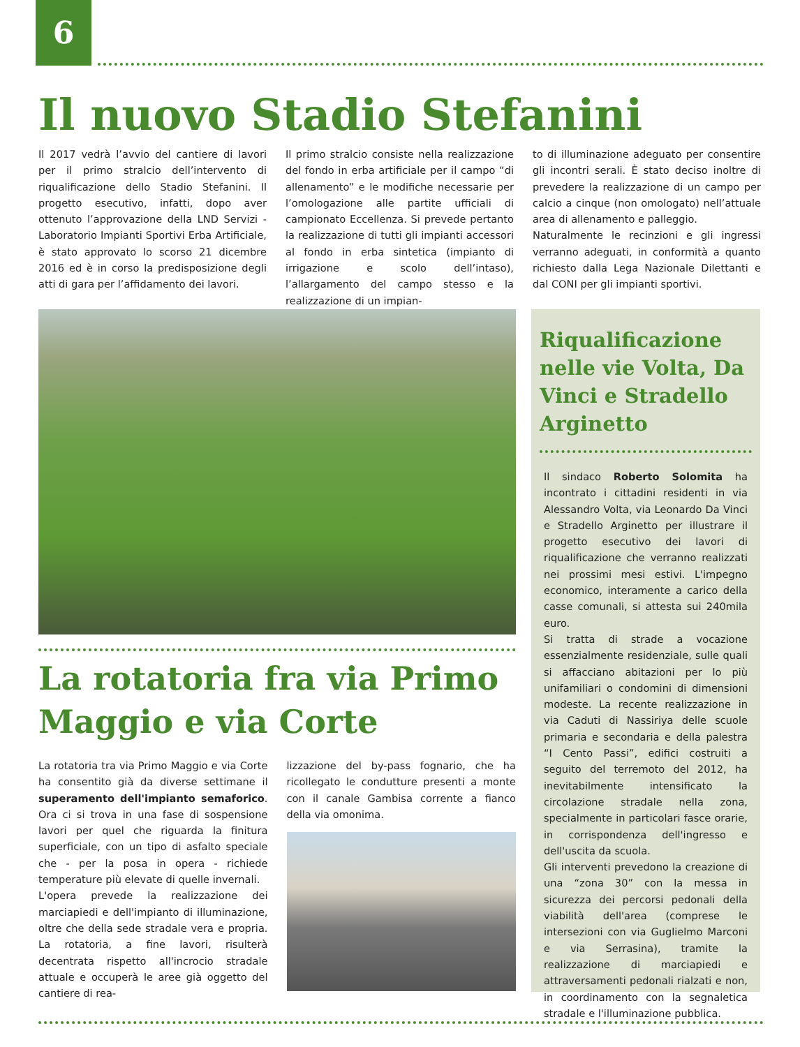6
Il nuovo Stadio Stefanini
Il 2017 vedrà l’avvio del cantiere di lavori per il primo stralcio dell’intervento di riqualificazione dello Stadio Stefanini. Il progetto esecutivo, infatti, dopo aver ottenuto l’approvazione della LND Servizi - Laboratorio Impianti Sportivi Erba Artificiale, è stato approvato lo scorso 21 dicembre 2016 ed è in corso la predisposizione degli atti di gara per l’affidamento dei lavori.
Il primo stralcio consiste nella realizzazione del fondo in erba artificiale per il campo “di allenamento” e le modifiche necessarie per l’omologazione alle partite ufficiali di campionato Eccellenza. Si prevede pertanto la realizzazione di tutti gli impianti accessori al fondo in erba sintetica (impianto di irrigazione e scolo dell’intaso), l’allargamento del campo stesso e la realizzazione di un impian-
to di illuminazione adeguato per consentire gli incontri serali. È stato deciso inoltre di prevedere la realizzazione di un campo per calcio a cinque (non omologato) nell’attuale area di allenamento e palleggio.
Naturalmente le recinzioni e gli ingressi verranno adeguati, in conformità a quanto richiesto dalla Lega Nazionale Dilettanti e dal CONI per gli impianti sportivi.
La rotatoria fra via Primo Maggio e via Corte
La rotatoria tra via Primo Maggio e via Corte ha consentito già da diverse settimane il superamento dell'impianto semaforico. Ora ci si trova in una fase di sospensione lavori per quel che riguarda la finitura superficiale, con un tipo di asfalto speciale che - per la posa in opera - richiede temperature più elevate di quelle invernali.
L'opera prevede la realizzazione dei marciapiedi e dell'impianto di illuminazione, oltre che della sede stradale vera e propria. La rotatoria, a fine lavori, risulterà decentrata rispetto all'incrocio stradale attuale e occuperà le aree già oggetto del cantiere di rea-
lizzazione del by-pass fognario, che ha ricollegato le condutture presenti a monte con il canale Gambisa corrente a fianco della via omonima.
Riqualificazione nelle vie Volta, Da Vinci e Stradello Arginetto
Il sindaco Roberto Solomita ha incontrato i cittadini residenti in via Alessandro Volta, via Leonardo Da Vinci e Stradello Arginetto per illustrare il progetto esecutivo dei lavori di riqualificazione che verranno realizzati nei prossimi mesi estivi. L'impegno economico, interamente a carico della casse comunali, si attesta sui 240mila euro.
Si tratta di strade a vocazione essenzialmente residenziale, sulle quali si affacciano abitazioni per lo più unifamiliari o condomini di dimensioni modeste. La recente realizzazione in via Caduti di Nassiriya delle scuole primaria e secondaria e della palestra “I Cento Passi”, edifici costruiti a seguito del terremoto del 2012, ha inevitabilmente intensificato la circolazione stradale nella zona, specialmente in particolari fasce orarie, in corrispondenza dell'ingresso e dell'uscita da scuola.
Gli interventi prevedono la creazione di una “zona 30” con la messa in sicurezza dei percorsi pedonali della viabilità dell'area (comprese le intersezioni con via Guglielmo Marconi e via Serrasina), tramite la realizzazione di marciapiedi e attraversamenti pedonali rialzati e non, in coordinamento con la segnaletica stradale e l'illuminazione pubblica.